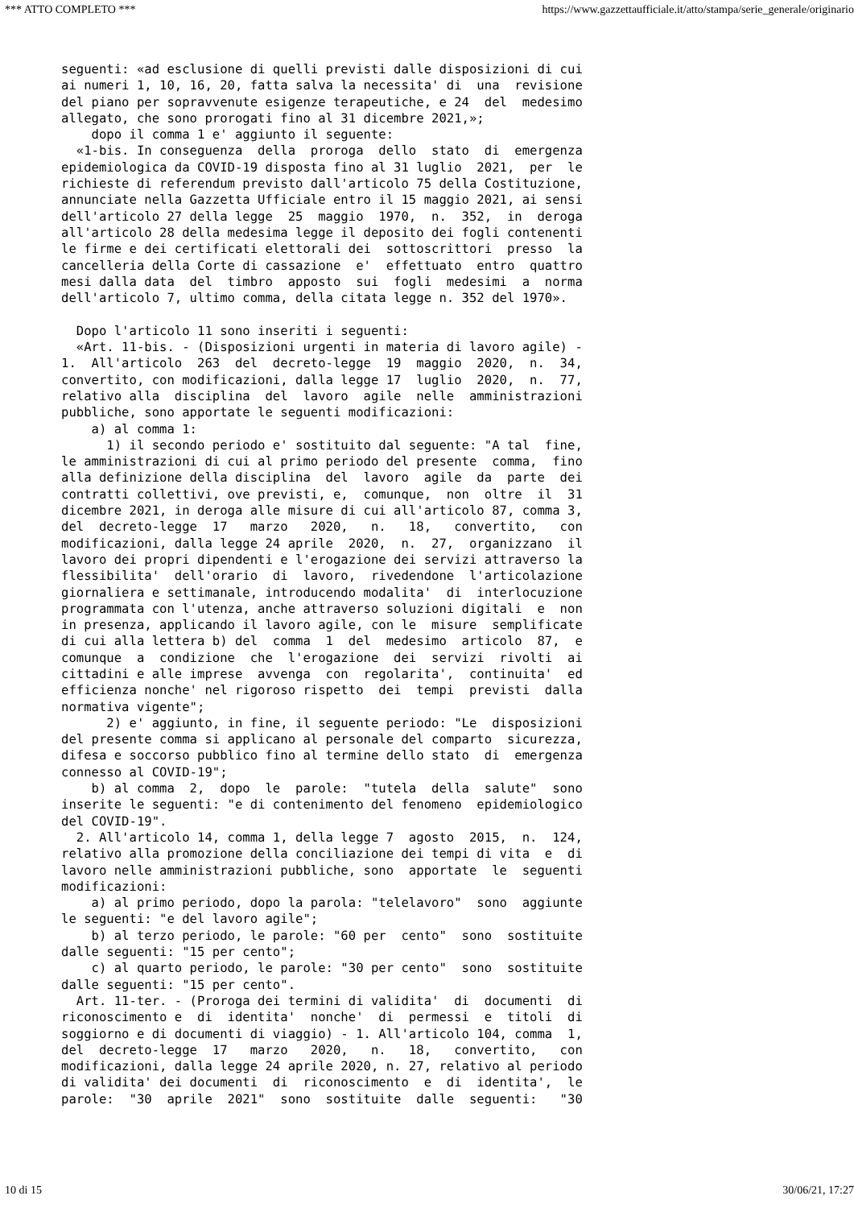*** ATTO COMPLETO *** https://www.gazzettaufficiale.it/atto/stampa/serie_generale/originario
seguenti: «ad esclusione di quelli previsti dalle disposizioni di cui
ai numeri 1, 10, 16, 20, fatta salva la necessita' di  una  revisione
del piano per sopravvenute esigenze terapeutiche, e 24  del  medesimo
allegato, che sono prorogati fino al 31 dicembre 2021,»;
    dopo il comma 1 e' aggiunto il seguente:
  «1-bis. In conseguenza  della  proroga  dello  stato  di  emergenza
epidemiologica da COVID-19 disposta fino al 31 luglio  2021,  per  le
richieste di referendum previsto dall'articolo 75 della Costituzione,
annunciate nella Gazzetta Ufficiale entro il 15 maggio 2021, ai sensi
dell'articolo 27 della legge  25  maggio  1970,  n.  352,  in  deroga
all'articolo 28 della medesima legge il deposito dei fogli contenenti
le firme e dei certificati elettorali dei  sottoscrittori  presso  la
cancelleria della Corte di cassazione  e'  effettuato  entro  quattro
mesi dalla data  del  timbro  apposto  sui  fogli  medesimi  a  norma
dell'articolo 7, ultimo comma, della citata legge n. 352 del 1970».

  Dopo l'articolo 11 sono inseriti i seguenti:
  «Art. 11-bis. - (Disposizioni urgenti in materia di lavoro agile) -
1.  All'articolo  263  del  decreto-legge  19  maggio  2020,  n.  34,
convertito, con modificazioni, dalla legge 17  luglio  2020,  n.  77,
relativo alla  disciplina  del  lavoro  agile  nelle  amministrazioni
pubbliche, sono apportate le seguenti modificazioni:
    a) al comma 1:
      1) il secondo periodo e' sostituito dal seguente: "A tal  fine,
le amministrazioni di cui al primo periodo del presente  comma,  fino
alla definizione della disciplina  del  lavoro  agile  da  parte  dei
contratti collettivi, ove previsti, e,  comunque,  non  oltre  il  31
dicembre 2021, in deroga alle misure di cui all'articolo 87, comma 3,
del  decreto-legge  17   marzo   2020,   n.   18,   convertito,   con
modificazioni, dalla legge 24 aprile  2020,  n.  27,  organizzano  il
lavoro dei propri dipendenti e l'erogazione dei servizi attraverso la
flessibilita'  dell'orario  di  lavoro,  rivedendone  l'articolazione
giornaliera e settimanale, introducendo modalita'  di  interlocuzione
programmata con l'utenza, anche attraverso soluzioni digitali  e  non
in presenza, applicando il lavoro agile, con le  misure  semplificate
di cui alla lettera b) del  comma  1  del  medesimo  articolo  87,  e
comunque  a  condizione  che  l'erogazione  dei  servizi  rivolti  ai
cittadini e alle imprese  avvenga  con  regolarita',  continuita'  ed
efficienza nonche' nel rigoroso rispetto  dei  tempi  previsti  dalla
normativa vigente";
      2) e' aggiunto, in fine, il seguente periodo: "Le  disposizioni
del presente comma si applicano al personale del comparto  sicurezza,
difesa e soccorso pubblico fino al termine dello stato  di  emergenza
connesso al COVID-19";
    b) al comma  2,  dopo  le  parole:  "tutela  della  salute"  sono
inserite le seguenti: "e di contenimento del fenomeno  epidemiologico
del COVID-19".
  2. All'articolo 14, comma 1, della legge 7  agosto  2015,  n.  124,
relativo alla promozione della conciliazione dei tempi di vita  e  di
lavoro nelle amministrazioni pubbliche, sono  apportate  le  seguenti
modificazioni:
    a) al primo periodo, dopo la parola: "telelavoro"  sono  aggiunte
le seguenti: "e del lavoro agile";
    b) al terzo periodo, le parole: "60 per  cento"  sono  sostituite
dalle seguenti: "15 per cento";
    c) al quarto periodo, le parole: "30 per cento"  sono  sostituite
dalle seguenti: "15 per cento".
  Art. 11-ter. - (Proroga dei termini di validita'  di  documenti  di
riconoscimento e  di  identita'  nonche'  di  permessi  e  titoli  di
soggiorno e di documenti di viaggio) - 1. All'articolo 104, comma  1,
del  decreto-legge  17   marzo   2020,   n.   18,   convertito,   con
modificazioni, dalla legge 24 aprile 2020, n. 27, relativo al periodo
di validita' dei documenti  di  riconoscimento  e  di  identita',  le
parole:  "30  aprile  2021"  sono  sostituite  dalle  seguenti:   "30
10 di 15 30/06/21, 17:27